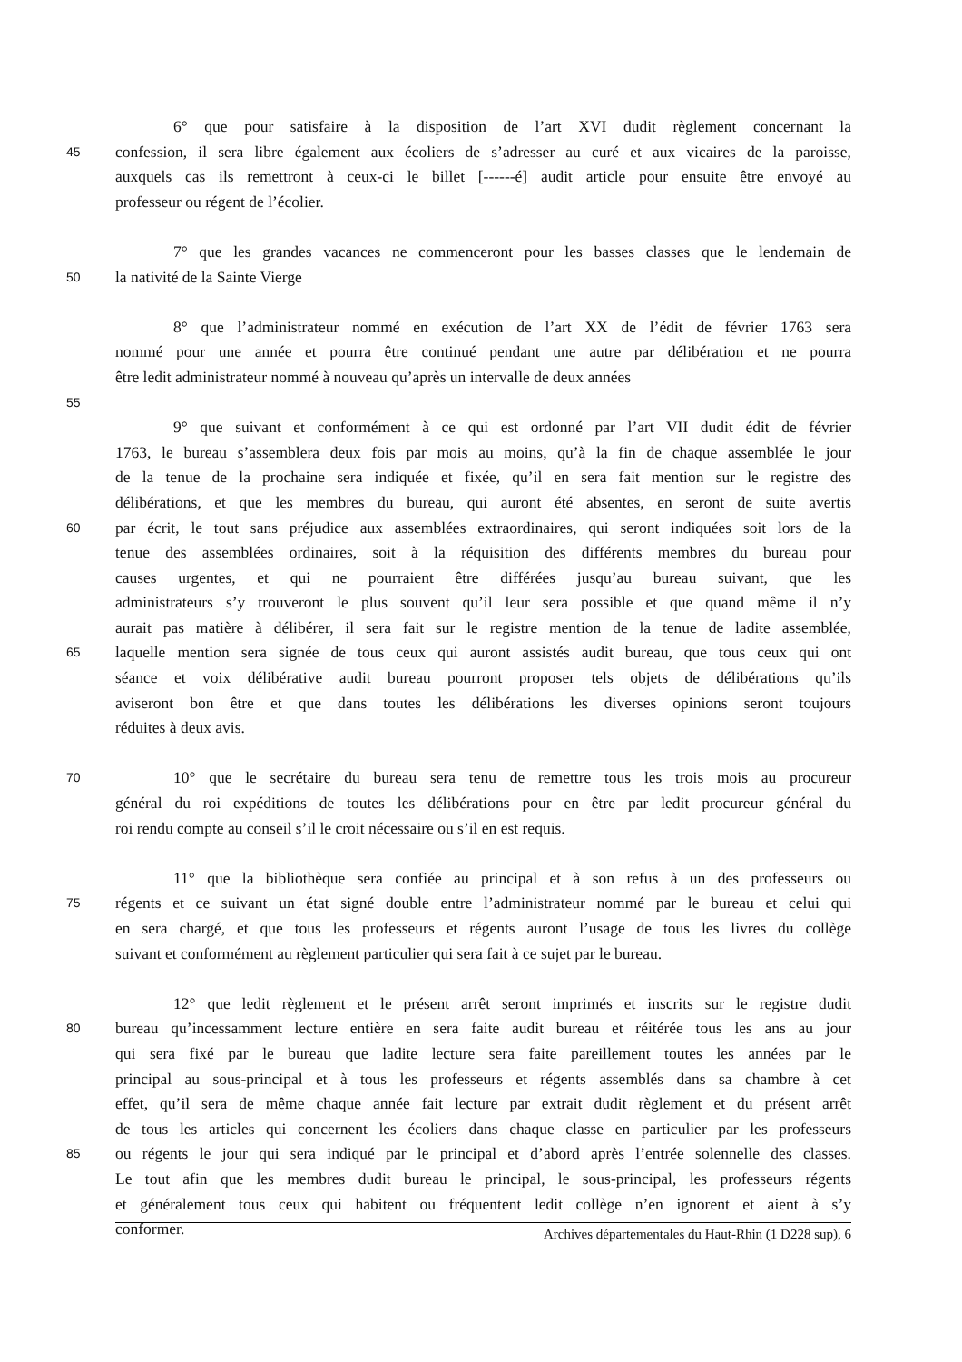6° que pour satisfaire à la disposition de l’art XVI dudit règlement concernant la
45 confession, il sera libre également aux écoliers de s’adresser au curé et aux vicaires de la paroisse,
auxquels cas ils remettront à ceux-ci le billet [------é] audit article pour ensuite être envoyé au
professeur ou régent de l’écolier.
7° que les grandes vacances ne commenceront pour les basses classes que le lendemain de
50 la nativité de la Sainte Vierge
8° que l’administrateur nommé en exécution de l’art XX de l’édit de février 1763 sera
nommé pour une année et pourra être continué pendant une autre par délibération et ne pourra
être ledit administrateur nommé à nouveau qu’après un intervalle de deux années
55
9° que suivant et conformément à ce qui est ordonné par l’art VII dudit édit de février
1763, le bureau s’assemblera deux fois par mois au moins, qu’à la fin de chaque assemblée le jour
de la tenue de la prochaine sera indiquée et fixée, qu’il en sera fait mention sur le registre des
délibérations, et que les membres du bureau, qui auront été absentes, en seront de suite avertis
60 par écrit, le tout sans préjudice aux assemblées extraordinaires, qui seront indiquées soit lors de la
tenue des assemblées ordinaires, soit à la réquisition des différents membres du bureau pour
causes urgentes, et qui ne pourraient être différées jusqu’au bureau suivant, que les
administrateurs s’y trouveront le plus souvent qu’il leur sera possible et que quand même il n’y
aurait pas matière à délibérer, il sera fait sur le registre mention de la tenue de ladite assemblée,
65 laquelle mention sera signée de tous ceux qui auront assistés audit bureau, que tous ceux qui ont
séance et voix délibérative audit bureau pourront proposer tels objets de délibérations qu’ils
aviseront bon être et que dans toutes les délibérations les diverses opinions seront toujours
réduites à deux avis.
70 10° que le secrétaire du bureau sera tenu de remettre tous les trois mois au procureur
général du roi expéditions de toutes les délibérations pour en être par ledit procureur général du
roi rendu compte au conseil s’il le croit nécessaire ou s’il en est requis.
11° que la bibliothèque sera confiée au principal et à son refus à un des professeurs ou
75 régents et ce suivant un état signé double entre l’administrateur nommé par le bureau et celui qui
en sera chargé, et que tous les professeurs et régents auront l’usage de tous les livres du collège
suivant et conformément au règlement particulier qui sera fait à ce sujet par le bureau.
12° que ledit règlement et le présent arrêt seront imprimés et inscrits sur le registre dudit
80 bureau qu’incessamment lecture entière en sera faite audit bureau et réitérée tous les ans au jour
qui sera fixé par le bureau que ladite lecture sera faite pareillement toutes les années par le
principal au sous-principal et à tous les professeurs et régents assemblés dans sa chambre à cet
effet, qu’il sera de même chaque année fait lecture par extrait dudit règlement et du présent arrêt
de tous les articles qui concernent les écoliers dans chaque classe en particulier par les professeurs
85 ou régents le jour qui sera indiqué par le principal et d’abord après l’entrée solennelle des classes.
Le tout afin que les membres dudit bureau le principal, le sous-principal, les professeurs régents
et généralement tous ceux qui habitent ou fréquentent ledit collège n’en ignorent et aient à s’y
conformer.
Archives départementales du Haut-Rhin (1 D228 sup), 6